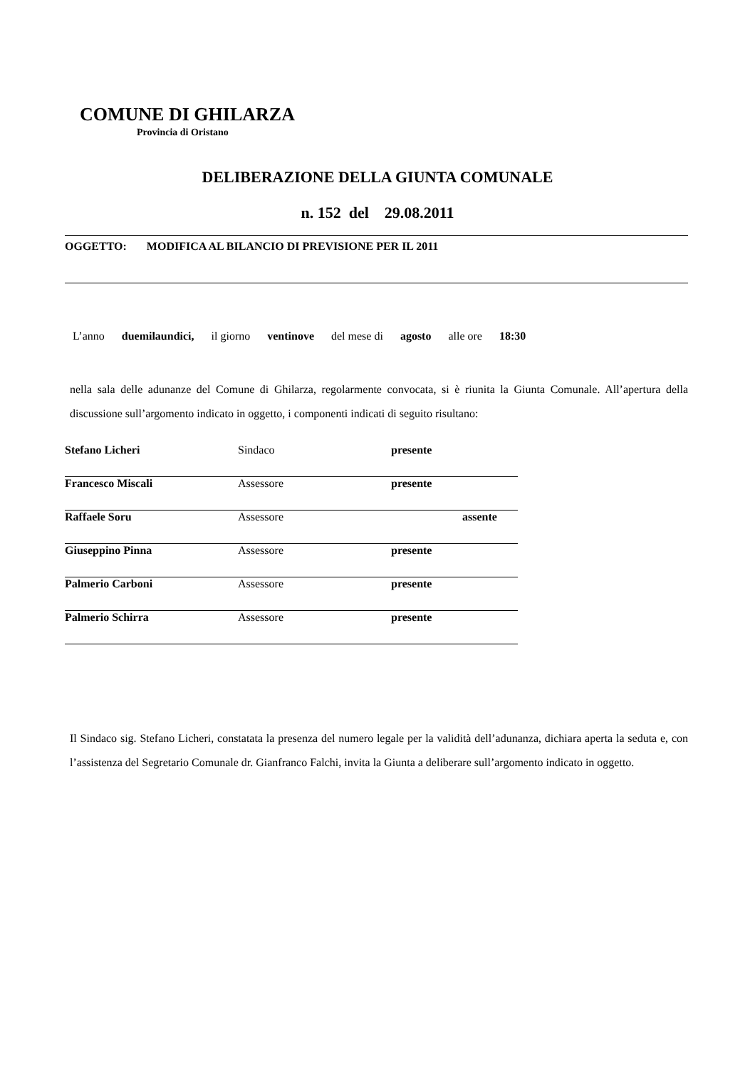COMUNE DI GHILARZA
Provincia di Oristano
DELIBERAZIONE DELLA GIUNTA COMUNALE
n. 152 del 29.08.2011
OGGETTO: MODIFICA AL BILANCIO DI PREVISIONE PER IL 2011
L’anno duemilaundici, il giorno ventinove del mese di agosto alle ore 18:30
nella sala delle adunanze del Comune di Ghilarza, regolarmente convocata, si è riunita la Giunta Comunale. All’apertura della discussione sull’argomento indicato in oggetto, i componenti indicati di seguito risultano:
| Stefano Licheri | Sindaco | presente | |
| Francesco Miscali | Assessore | presente | |
| Raffaele Soru | Assessore | | assente |
| Giuseppino Pinna | Assessore | presente | |
| Palmerio Carboni | Assessore | presente | |
| Palmerio Schirra | Assessore | presente | |
Il Sindaco sig. Stefano Licheri, constatata la presenza del numero legale per la validità dell’adunanza, dichiara aperta la seduta e, con l’assistenza del Segretario Comunale dr. Gianfranco Falchi, invita la Giunta a deliberare sull’argomento indicato in oggetto.